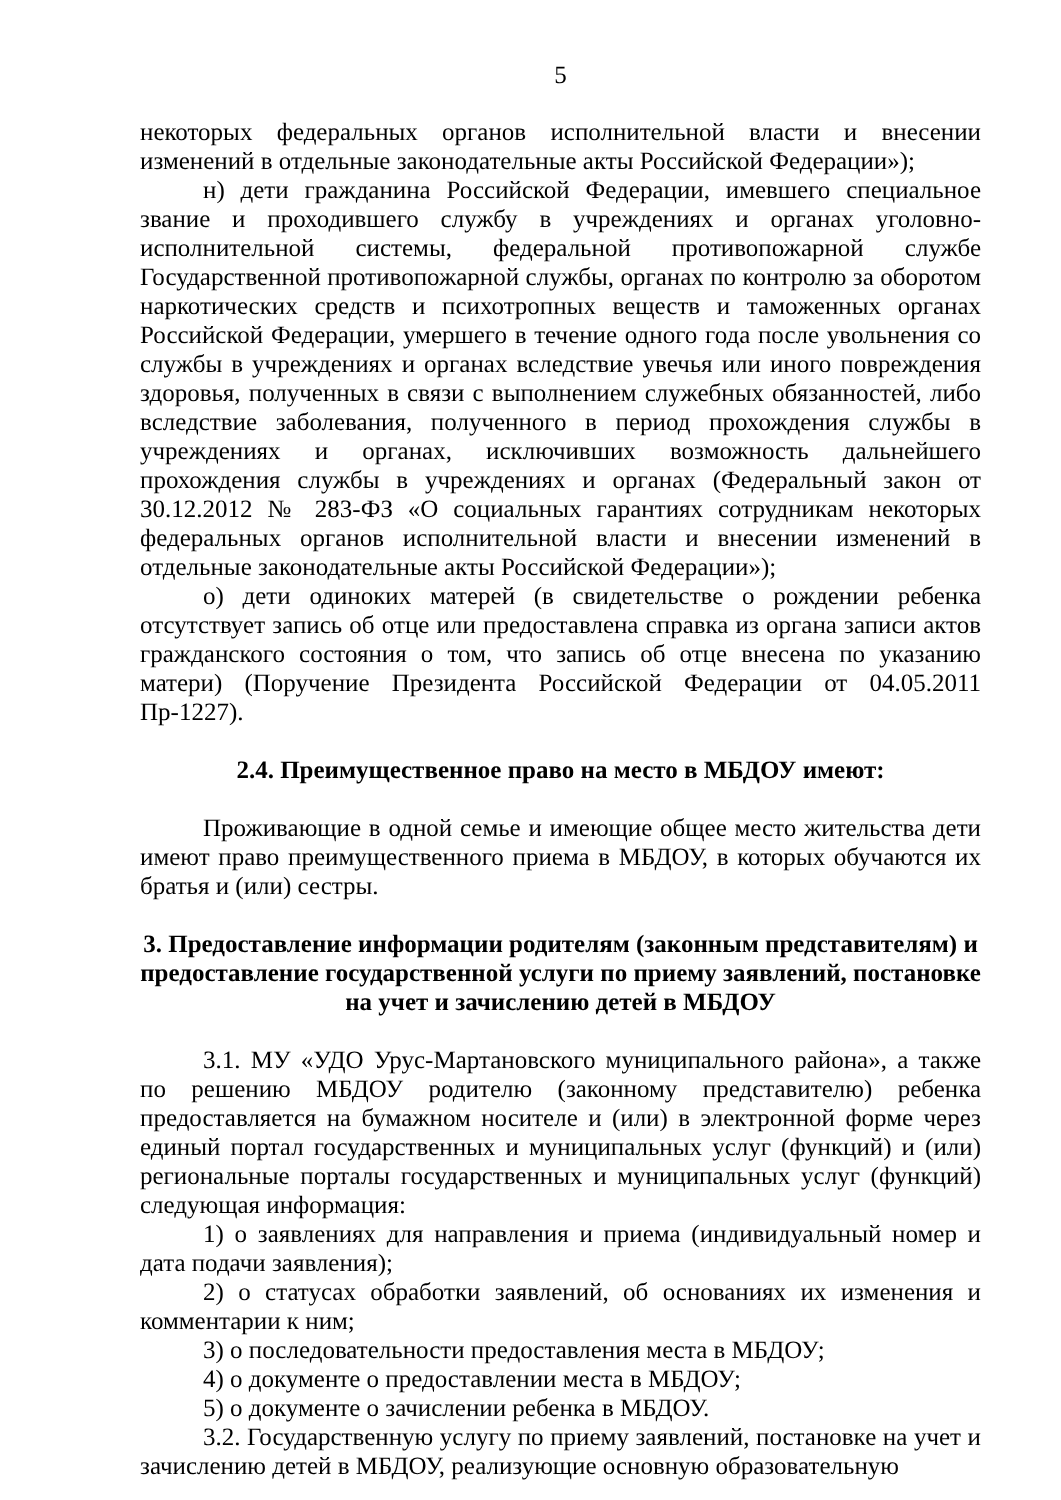5
некоторых федеральных органов исполнительной власти и внесении изменений в отдельные законодательные акты Российской Федерации»);
н) дети гражданина Российской Федерации, имевшего специальное звание и проходившего службу в учреждениях и органах уголовно-исполнительной системы, федеральной противопожарной службе Государственной противопожарной службы, органах по контролю за оборотом наркотических средств и психотропных веществ и таможенных органах Российской Федерации, умершего в течение одного года после увольнения со службы в учреждениях и органах вследствие увечья или иного повреждения здоровья, полученных в связи с выполнением служебных обязанностей, либо вследствие заболевания, полученного в период прохождения службы в учреждениях и органах, исключивших возможность дальнейшего прохождения службы в учреждениях и органах (Федеральный закон от 30.12.2012 № 283-ФЗ «О социальных гарантиях сотрудникам некоторых федеральных органов исполнительной власти и внесении изменений в отдельные законодательные акты Российской Федерации»);
о) дети одиноких матерей (в свидетельстве о рождении ребенка отсутствует запись об отце или предоставлена справка из органа записи актов гражданского состояния о том, что запись об отце внесена по указанию матери) (Поручение Президента Российской Федерации от 04.05.2011 Пр-1227).
2.4. Преимущественное право на место в МБДОУ имеют:
Проживающие в одной семье и имеющие общее место жительства дети имеют право преимущественного приема в МБДОУ, в которых обучаются их братья и (или) сестры.
3. Предоставление информации родителям (законным представителям) и предоставление государственной услуги по приему заявлений, постановке на учет и зачислению детей в МБДОУ
3.1. МУ «УДО Урус-Мартановского муниципального района», а также по решению МБДОУ родителю (законному представителю) ребенка предоставляется на бумажном носителе и (или) в электронной форме через единый портал государственных и муниципальных услуг (функций) и (или) региональные порталы государственных и муниципальных услуг (функций) следующая информация:
1) о заявлениях для направления и приема (индивидуальный номер и дата подачи заявления);
2) о статусах обработки заявлений, об основаниях их изменения и комментарии к ним;
3) о последовательности предоставления места в МБДОУ;
4) о документе о предоставлении места в МБДОУ;
5) о документе о зачислении ребенка в МБДОУ.
3.2. Государственную услугу по приему заявлений, постановке на учет и зачислению детей в МБДОУ, реализующие основную образовательную